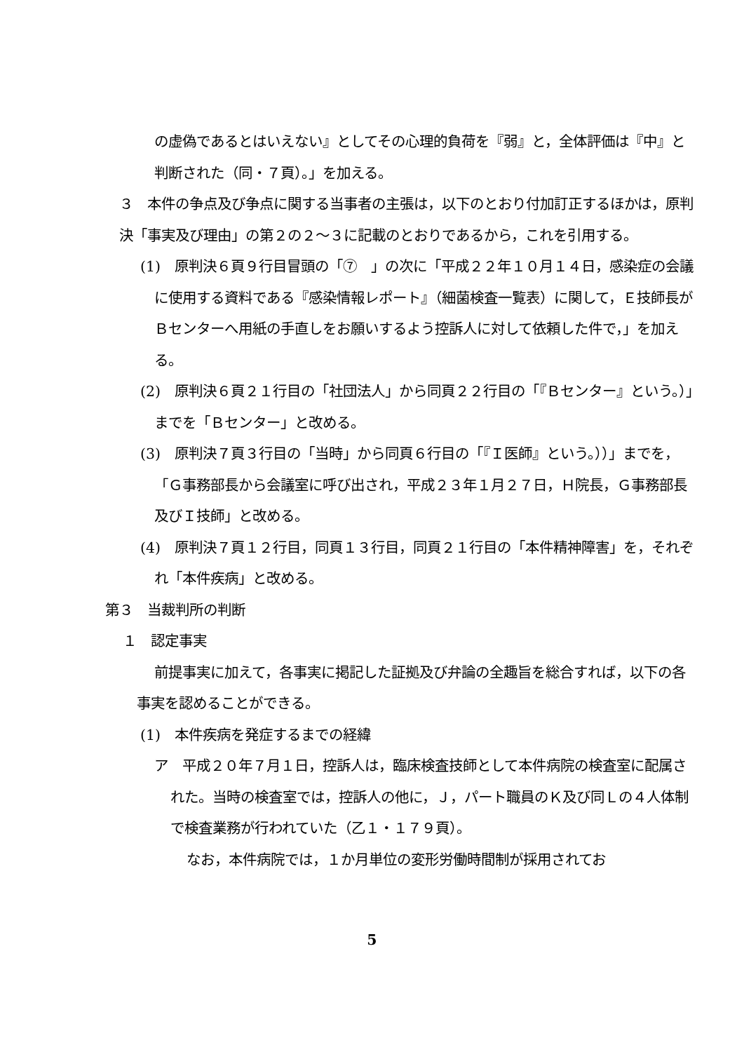の虚偽であるとはいえない』としてその心理的負荷を『弱』と，全体評価は『中』と判断された（同・７頁）。」を加える。
３　本件の争点及び争点に関する当事者の主張は，以下のとおり付加訂正するほかは，原判決「事実及び理由」の第２の２～３に記載のとおりであるから，これを引用する。
(1)　原判決６頁９行目冒頭の「⑦　」の次に「平成２２年１０月１４日，感染症の会議に使用する資料である『感染情報レポート』（細菌検査一覧表）に関して，Ｅ技師長がＢセンターへ用紙の手直しをお願いするよう控訴人に対して依頼した件で，」を加える。
(2)　原判決６頁２１行目の「社団法人」から同頁２２行目の「『Ｂセンター』という。）」までを「Ｂセンター」と改める。
(3)　原判決７頁３行目の「当時」から同頁６行目の「『Ｉ医師』という。））」までを，「Ｇ事務部長から会議室に呼び出され，平成２３年１月２７日，Ｈ院長，Ｇ事務部長及びＩ技師」と改める。
(4)　原判決７頁１２行目，同頁１３行目，同頁２１行目の「本件精神障害」を，それぞれ「本件疾病」と改める。
第３　当裁判所の判断
１　認定事実
前提事実に加えて，各事実に掲記した証拠及び弁論の全趣旨を総合すれば，以下の各事実を認めることができる。
(1)　本件疾病を発症するまでの経緯
ア　平成２０年７月１日，控訴人は，臨床検査技師として本件病院の検査室に配属された。当時の検査室では，控訴人の他に，Ｊ，パート職員のＫ及び同Ｌの４人体制で検査業務が行われていた（乙１・１７９頁）。
なお，本件病院では，１か月単位の変形労働時間制が採用されてお
5